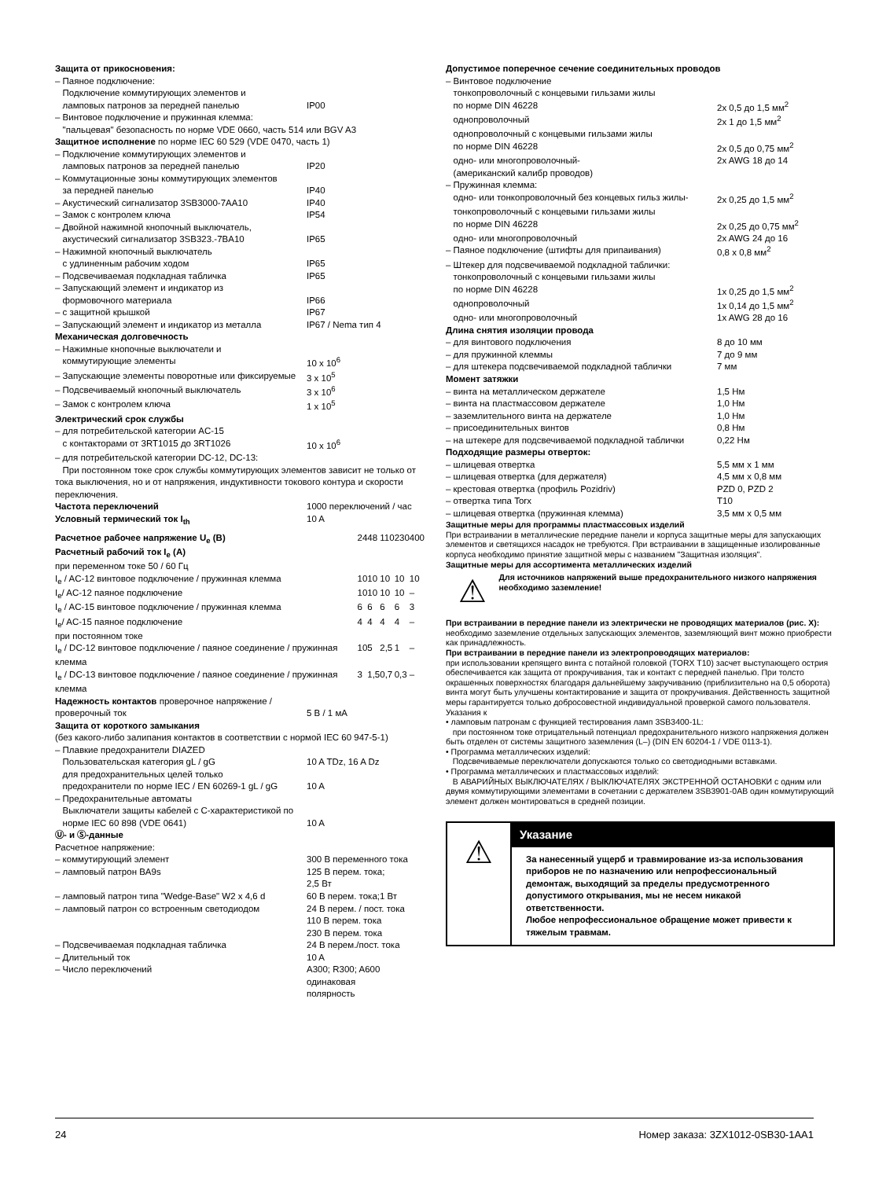| Защита от прикосновения: | |
| – Паяное подключение: | |
| Подключение коммутирующих элементов и ламповых патронов за передней панелью | IP00 |
| – Винтовое подключение и пружинная клемма: "пальцевая" безопасность по норме VDE 0660, часть 514 или BGV A3 | |
| Защитное исполнение по норме IEC 60 529 (VDE 0470, часть 1) | |
| – Подключение коммутирующих элементов и ламповых патронов за передней панелью | IP20 |
| – Коммутационные зоны коммутирующих элементов за передней панелью | IP40 |
| – Акустический сигнализатор 3SB3000-7AA10 | IP40 |
| – Замок с контролем ключа | IP54 |
| – Двойной нажимной кнопочный выключатель, акустический сигнализатор 3SB323.-7BA10 | IP65 |
| – Нажимной кнопочный выключатель с удлиненным рабочим ходом | IP65 |
| – Подсвечиваемая подкладная табличка | IP65 |
| – Запускающий элемент и индикатор из формовочного материала | IP66 |
| – с защитной крышкой | IP67 |
| – Запускающий элемент и индикатор из металла | IP67 / Nema тип 4 |
| Механическая долговечность | |
| – Нажимные кнопочные выключатели и коммутирующие элементы | 10 x 10<sup>6</sup> |
| – Запускающие элементы поворотные или фиксируемые | 3 x 10<sup>5</sup> |
| – Подсвечиваемый кнопочный выключатель | 3 x 10<sup>6</sup> |
| – Замок с контролем ключа | 1 x 10<sup>5</sup> |
| Электрический срок службы | |
| – для потребительской категории AC-15 с контакторами от 3RT1015 до 3RT1026 | 10 x 10<sup>6</sup> |
| – для потребительской категории DC-12, DC-13: При постоянном токе срок службы коммутирующих элементов зависит не только от тока выключения, но и от напряжения, индуктивности токового контура и скорости переключения. | |
| Частота переключений | 1000 переключений / час |
| Условный термический ток I<sub>th</sub> | 10 A |
| Расчетное рабочее напряжение U<sub>e</sub> (B) | 24 | 48 | 110 | 230 | 400 |
| Расчетный рабочий ток I<sub>e</sub> (A) | | | | | |
| при переменном токе 50 / 60 Гц | | | | | |
| I<sub>e</sub> / AC-12 винтовое подключение / пружинная клемма | 10 | 10 | 10 | 10 | 10 |
| I<sub>e</sub>/ AC-12 паяное подключение | 10 | 10 | 10 | 10 | – |
| I<sub>e</sub> / AC-15 винтовое подключение / пружинная клемма | 6 | 6 | 6 | 6 | 3 |
| I<sub>e</sub>/ AC-15 паяное подключение | 4 | 4 | 4 | 4 | – |
| при постоянном токе | | | | | |
| I<sub>e</sub> / DC-12 винтовое подключение / паяное соединение / пружинная клемма | 10 | 5 | 2,5 | 1 | – |
| I<sub>e</sub> / DC-13 винтовое подключение / паяное соединение / пружинная клемма | 3 | 1,5 | 0,7 | 0,3 | – |
| Надежность контактов проверочное напряжение / проверочный ток | 5 B / 1 мA |
| Защита от короткого замыкания (без какого-либо залипания контактов в соответствии с нормой IEC 60 947-5-1) | |
| – Плавкие предохранители DIAZED Пользовательская категория gL / gG | 10 A TDz, 16 A Dz |
| для предохранительных целей только предохранители по норме IEC / EN 60269-1 gL / gG | 10 A |
| – Предохранительные автоматы Выключатели защиты кабелей с C-характеристикой по норме IEC 60 898 (VDE 0641) | 10 A |
| Ⓤ- и Ⓢ-данные Расчетное напряжение: | |
| – коммутирующий элемент | 300 В переменного тока |
| – ламповый патрон BA9s | 125 В перем. тока; 2,5 Вт |
| – ламповый патрон типа "Wedge-Base" W2 x 4,6 d | 60 В перем. тока;1 Вт |
| – ламповый патрон со встроенным светодиодом | 24 В перем. / пост. тока 110 В перем. тока 230 В перем. тока |
| – Подсвечиваемая подкладная табличка | 24 В перем./пост. тока |
| – Длительный ток | 10 A |
| – Число переключений | A300; R300; A600 одинаковая полярность |
| Допустимое поперечное сечение соединительных проводов | |
| – Винтовое подключение | |
| тонкопроволочный с концевыми гильзами жилы по норме DIN 46228 | 2x 0,5 до 1,5 мм<sup>2</sup> |
| однопроволочный | 2x 1 до 1,5 мм<sup>2</sup> |
| однопроволочный с концевыми гильзами жилы по норме DIN 46228 | 2x 0,5 до 0,75 мм<sup>2</sup> |
| одно- или многопроволочный- (американский калибр проводов) | 2x AWG 18 до 14 |
| – Пружинная клемма: | |
| одно- или тонкопроволочный без концевых гильз жилы- | 2x 0,25 до 1,5 мм<sup>2</sup> |
| тонкопроволочный с концевыми гильзами жилы по норме DIN 46228 | 2x 0,25 до 0,75 мм<sup>2</sup> |
| одно- или многопроволочный | 2x AWG 24 до 16 |
| – Паяное подключение (штифты для припаивания) | 0,8 x 0,8 мм<sup>2</sup> |
| – Штекер для подсвечиваемой подкладной таблички: | |
| тонкопроволочный с концевыми гильзами жилы по норме DIN 46228 | 1x 0,25 до 1,5 мм<sup>2</sup> |
| однопроволочный | 1x 0,14 до 1,5 мм<sup>2</sup> |
| одно- или многопроволочный | 1x AWG 28 до 16 |
| Длина снятия изоляции провода | |
| – для винтового подключения | 8 до 10 мм |
| – для пружинной клеммы | 7 до 9 мм |
| – для штекера подсвечиваемой подкладной таблички | 7 мм |
| Момент затяжки | |
| – винта на металлическом держателе | 1,5 Нм |
| – винта на пластмассовом держателе | 1,0 Нм |
| – заземлительного винта на держателе | 1,0 Нм |
| – присоединительных винтов | 0,8 Нм |
| – на штекере для подсвечиваемой подкладной таблички | 0,22 Нм |
| Подходящие размеры отверток: | |
| – шлицевая отвертка | 5,5 мм x 1 мм |
| – шлицевая отвертка (для держателя) | 4,5 мм x 0,8 мм |
| – крестовая отвертка (профиль Pozidriv) | PZD 0, PZD 2 |
| – отвертка типа Torx | T10 |
| – шлицевая отвертка (пружинная клемма) | 3,5 мм x 0,5 мм |
Защитные меры для программы пластмассовых изделий
При встраивании в металлические передние панели и корпуса защитные меры для запускающих элементов и светящихся насадок не требуются. При встраивании в защищенные изолированные корпуса необходимо принятие защитной меры с названием "Защитная изоляция".
Защитные меры для ассортимента металлических изделий
⚠
Для источников напряжений выше предохранительного низкого напряжения необходимо заземление!
При встраивании в передние панели из электрически не проводящих материалов (рис. X):
необходимо заземление отдельных запускающих элементов, заземляющий винт можно приобрести как принадлежность.
При встраивании в передние панели из электропроводящих материалов:
при использовании крепящего винта с потайной головкой (TORX T10) засчет выступающего острия обеспечивается как защита от прокручивания, так и контакт с передней панелью. При толсто окрашенных поверхностях благодаря дальнейшему закручиванию (приблизительно на 0,5 оборота) винта могут быть улучшены контактирование и защита от прокручивания. Действенность защитной меры гарантируется только добросовестной индивидуальной проверкой самого пользователя.
Указания к
• ламповым патронам с функцией тестирования ламп 3SB3400-1L:
при постоянном токе отрицательный потенциал предохранительного низкого напряжения должен быть отделен от системы защитного заземления (L–) (DIN EN 60204-1 / VDE 0113-1).
• Программа металлических изделий:
Подсвечиваемые переключатели допускаются только со светодиодными вставками.
• Программа металлических и пластмассовых изделий:
В АВАРИЙНЫХ ВЫКЛЮЧАТЕЛЯХ / ВЫКЛЮЧАТЕЛЯХ ЭКСТРЕННОЙ ОСТАНОВКИ с одним или двумя коммутирующими элементами в сочетании с держателем 3SB3901-0AB один коммутирующий элемент должен монтироваться в средней позиции.
⚠
Указание
За нанесенный ущерб и травмирование из-за использования приборов не по назначению или непрофессиональный демонтаж, выходящий за пределы предусмотренного допустимого открывания, мы не несем никакой ответственности.
Любое непрофессиональное обращение может привести к тяжелым травмам.
24 Номер заказа: 3ZX1012-0SB30-1AA1